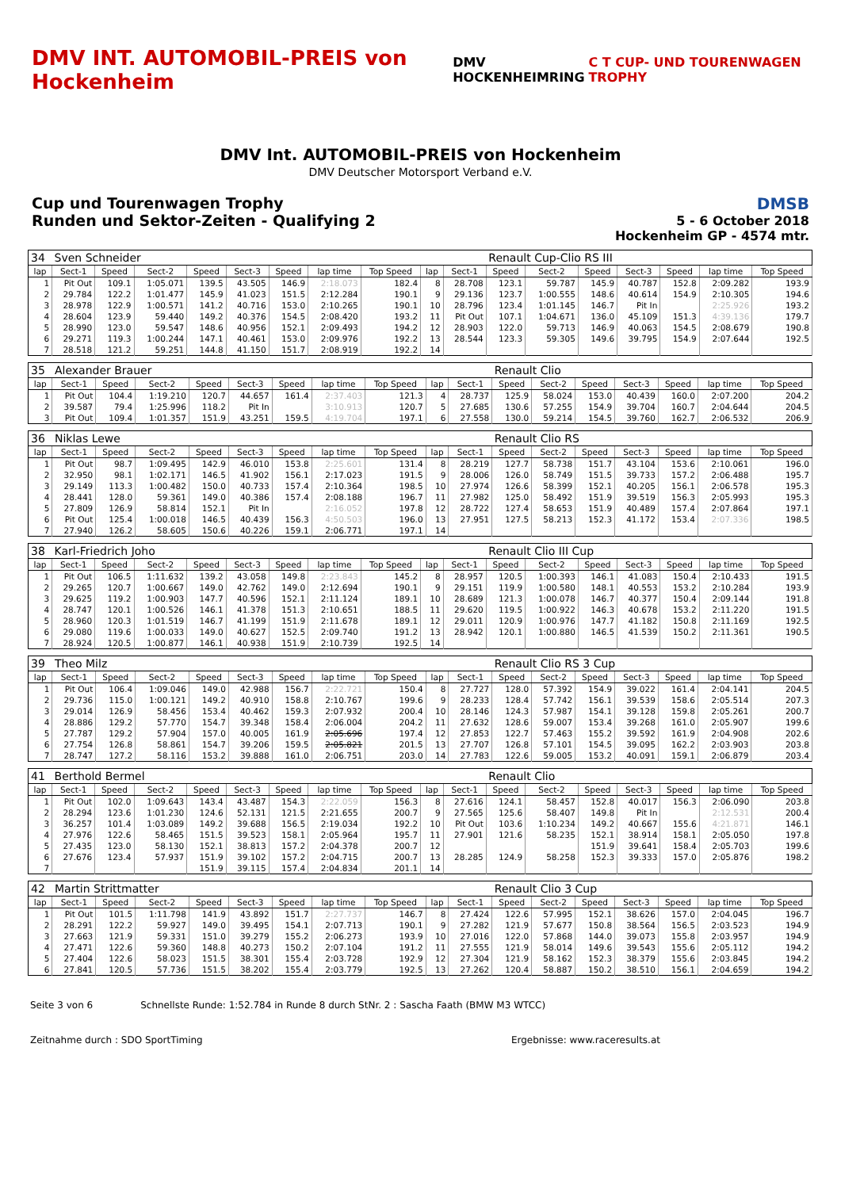DMV INT. AUTOMOBIL-PREIS von Hockenheim DMV HOCKENHEIMRING C T CUP- UND TOURENWAGEN TROPHY
DMV Int. AUTOMOBIL-PREIS von Hockenheim
DMV Deutscher Motorsport Verband e.V.
Cup und Tourenwagen Trophy
Runden und Sektor-Zeiten - Qualifying 2
DMSB
5 - 6 October 2018
Hockenheim GP - 4574 mtr.
| 34 | Sven Schneider | | | | | | | | | | Renault Cup-Clio RS III | | | | | | |
| lap | Sect-1 | Speed | Sect-2 | Speed | Sect-3 | Speed | lap time | Top Speed | lap | Sect-1 | Speed | Sect-2 | Speed | Sect-3 | Speed | lap time | Top Speed |
| 1 | Pit Out | 109.1 | 1:05.071 | 139.5 | 43.505 | 146.9 | 2:18.073 | 182.4 | 8 | 28.708 | 123.1 | 59.787 | 145.9 | 40.787 | 152.8 | 2:09.282 | 193.9 |
| 2 | 29.784 | 122.2 | 1:01.477 | 145.9 | 41.023 | 151.5 | 2:12.284 | 190.1 | 9 | 29.136 | 123.7 | 1:00.555 | 148.6 | 40.614 | 154.9 | 2:10.305 | 194.6 |
| 3 | 28.978 | 122.9 | 1:00.571 | 141.2 | 40.716 | 153.0 | 2:10.265 | 190.1 | 10 | 28.796 | 123.4 | 1:01.145 | 146.7 | Pit In | | 2:25.926 | 193.2 |
| 4 | 28.604 | 123.9 | 59.440 | 149.2 | 40.376 | 154.5 | 2:08.420 | 193.2 | 11 | Pit Out | 107.1 | 1:04.671 | 136.0 | 45.109 | 151.3 | 4:39.136 | 179.7 |
| 5 | 28.990 | 123.0 | 59.547 | 148.6 | 40.956 | 152.1 | 2:09.493 | 194.2 | 12 | 28.903 | 122.0 | 59.713 | 146.9 | 40.063 | 154.5 | 2:08.679 | 190.8 |
| 6 | 29.271 | 119.3 | 1:00.244 | 147.1 | 40.461 | 153.0 | 2:09.976 | 192.2 | 13 | 28.544 | 123.3 | 59.305 | 149.6 | 39.795 | 154.9 | 2:07.644 | 192.5 |
| 7 | 28.518 | 121.2 | 59.251 | 144.8 | 41.150 | 151.7 | 2:08.919 | 192.2 | 14 | | | | | | | | |
| 35 | Alexander Brauer | | | | | | | | | | Renault Clio | | | | | | |
| lap | Sect-1 | Speed | Sect-2 | Speed | Sect-3 | Speed | lap time | Top Speed | lap | Sect-1 | Speed | Sect-2 | Speed | Sect-3 | Speed | lap time | Top Speed |
| 1 | Pit Out | 104.4 | 1:19.210 | 120.7 | 44.657 | 161.4 | 2:37.403 | 121.3 | 4 | 28.737 | 125.9 | 58.024 | 153.0 | 40.439 | 160.0 | 2:07.200 | 204.2 |
| 2 | 39.587 | 79.4 | 1:25.996 | 118.2 | Pit In | | 3:10.913 | 120.7 | 5 | 27.685 | 130.6 | 57.255 | 154.9 | 39.704 | 160.7 | 2:04.644 | 204.5 |
| 3 | Pit Out | 109.4 | 1:01.357 | 151.9 | 43.251 | 159.5 | 4:19.704 | 197.1 | 6 | 27.558 | 130.0 | 59.214 | 154.5 | 39.760 | 162.7 | 2:06.532 | 206.9 |
| 36 | Niklas Lewe | | | | | | | | | | Renault Clio RS | | | | | | |
| lap | Sect-1 | Speed | Sect-2 | Speed | Sect-3 | Speed | lap time | Top Speed | lap | Sect-1 | Speed | Sect-2 | Speed | Sect-3 | Speed | lap time | Top Speed |
| 1 | Pit Out | 98.7 | 1:09.495 | 142.9 | 46.010 | 153.8 | 2:25.601 | 131.4 | 8 | 28.219 | 127.7 | 58.738 | 151.7 | 43.104 | 153.6 | 2:10.061 | 196.0 |
| 2 | 32.950 | 98.1 | 1:02.171 | 146.5 | 41.902 | 156.1 | 2:17.023 | 191.5 | 9 | 28.006 | 126.0 | 58.749 | 151.5 | 39.733 | 157.2 | 2:06.488 | 195.7 |
| 3 | 29.149 | 113.3 | 1:00.482 | 150.0 | 40.733 | 157.4 | 2:10.364 | 198.5 | 10 | 27.974 | 126.6 | 58.399 | 152.1 | 40.205 | 156.1 | 2:06.578 | 195.3 |
| 4 | 28.441 | 128.0 | 59.361 | 149.0 | 40.386 | 157.4 | 2:08.188 | 196.7 | 11 | 27.982 | 125.0 | 58.492 | 151.9 | 39.519 | 156.3 | 2:05.993 | 195.3 |
| 5 | 27.809 | 126.9 | 58.814 | 152.1 | Pit In | | 2:16.052 | 197.8 | 12 | 28.722 | 127.4 | 58.653 | 151.9 | 40.489 | 157.4 | 2:07.864 | 197.1 |
| 6 | Pit Out | 125.4 | 1:00.018 | 146.5 | 40.439 | 156.3 | 4:50.503 | 196.0 | 13 | 27.951 | 127.5 | 58.213 | 152.3 | 41.172 | 153.4 | 2:07.336 | 198.5 |
| 7 | 27.940 | 126.2 | 58.605 | 150.6 | 40.226 | 159.1 | 2:06.771 | 197.1 | 14 | | | | | | | | |
| 38 | Karl-Friedrich Joho | | | | | | | | | | Renault Clio III Cup | | | | | | |
| lap | Sect-1 | Speed | Sect-2 | Speed | Sect-3 | Speed | lap time | Top Speed | lap | Sect-1 | Speed | Sect-2 | Speed | Sect-3 | Speed | lap time | Top Speed |
| 1 | Pit Out | 106.5 | 1:11.632 | 139.2 | 43.058 | 149.8 | 2:23.843 | 145.2 | 8 | 28.957 | 120.5 | 1:00.393 | 146.1 | 41.083 | 150.4 | 2:10.433 | 191.5 |
| 2 | 29.265 | 120.7 | 1:00.667 | 149.0 | 42.762 | 149.0 | 2:12.694 | 190.1 | 9 | 29.151 | 119.9 | 1:00.580 | 148.1 | 40.553 | 153.2 | 2:10.284 | 193.9 |
| 3 | 29.625 | 119.2 | 1:00.903 | 147.7 | 40.596 | 152.1 | 2:11.124 | 189.1 | 10 | 28.689 | 121.3 | 1:00.078 | 146.7 | 40.377 | 150.4 | 2:09.144 | 191.8 |
| 4 | 28.747 | 120.1 | 1:00.526 | 146.1 | 41.378 | 151.3 | 2:10.651 | 188.5 | 11 | 29.620 | 119.5 | 1:00.922 | 146.3 | 40.678 | 153.2 | 2:11.220 | 191.5 |
| 5 | 28.960 | 120.3 | 1:01.519 | 146.7 | 41.199 | 151.9 | 2:11.678 | 189.1 | 12 | 29.011 | 120.9 | 1:00.976 | 147.7 | 41.182 | 150.8 | 2:11.169 | 192.5 |
| 6 | 29.080 | 119.6 | 1:00.033 | 149.0 | 40.627 | 152.5 | 2:09.740 | 191.2 | 13 | 28.942 | 120.1 | 1:00.880 | 146.5 | 41.539 | 150.2 | 2:11.361 | 190.5 |
| 7 | 28.924 | 120.5 | 1:00.877 | 146.1 | 40.938 | 151.9 | 2:10.739 | 192.5 | 14 | | | | | | | | |
| 39 | Theo Milz | | | | | | | | | | Renault Clio RS 3 Cup | | | | | | |
| lap | Sect-1 | Speed | Sect-2 | Speed | Sect-3 | Speed | lap time | Top Speed | lap | Sect-1 | Speed | Sect-2 | Speed | Sect-3 | Speed | lap time | Top Speed |
| 1 | Pit Out | 106.4 | 1:09.046 | 149.0 | 42.988 | 156.7 | 2:22.721 | 150.4 | 8 | 27.727 | 128.0 | 57.392 | 154.9 | 39.022 | 161.4 | 2:04.141 | 204.5 |
| 2 | 29.736 | 115.0 | 1:00.121 | 149.2 | 40.910 | 158.8 | 2:10.767 | 199.6 | 9 | 28.233 | 128.4 | 57.742 | 156.1 | 39.539 | 158.6 | 2:05.514 | 207.3 |
| 3 | 29.014 | 126.9 | 58.456 | 153.4 | 40.462 | 159.3 | 2:07.932 | 200.4 | 10 | 28.146 | 124.3 | 57.987 | 154.1 | 39.128 | 159.8 | 2:05.261 | 200.7 |
| 4 | 28.886 | 129.2 | 57.770 | 154.7 | 39.348 | 158.4 | 2:06.004 | 204.2 | 11 | 27.632 | 128.6 | 59.007 | 153.4 | 39.268 | 161.0 | 2:05.907 | 199.6 |
| 5 | 27.787 | 129.2 | 57.904 | 157.0 | 40.005 | 161.9 | 2:05.696 | 197.4 | 12 | 27.853 | 122.7 | 57.463 | 155.2 | 39.592 | 161.9 | 2:04.908 | 202.6 |
| 6 | 27.754 | 126.8 | 58.861 | 154.7 | 39.206 | 159.5 | 2:05.821 | 201.5 | 13 | 27.707 | 126.8 | 57.101 | 154.5 | 39.095 | 162.2 | 2:03.903 | 203.8 |
| 7 | 28.747 | 127.2 | 58.116 | 153.2 | 39.888 | 161.0 | 2:06.751 | 203.0 | 14 | 27.783 | 122.6 | 59.005 | 153.2 | 40.091 | 159.1 | 2:06.879 | 203.4 |
| 41 | Berthold Bermel | | | | | | | | | | Renault Clio | | | | | | |
| lap | Sect-1 | Speed | Sect-2 | Speed | Sect-3 | Speed | lap time | Top Speed | lap | Sect-1 | Speed | Sect-2 | Speed | Sect-3 | Speed | lap time | Top Speed |
| 1 | Pit Out | 102.0 | 1:09.643 | 143.4 | 43.487 | 154.3 | 2:22.059 | 156.3 | 8 | 27.616 | 124.1 | 58.457 | 152.8 | 40.017 | 156.3 | 2:06.090 | 203.8 |
| 2 | 28.294 | 123.6 | 1:01.230 | 124.6 | 52.131 | 121.5 | 2:21.655 | 200.7 | 9 | 27.565 | 125.6 | 58.407 | 149.8 | Pit In | | 2:12.531 | 200.4 |
| 3 | 36.257 | 101.4 | 1:03.089 | 149.2 | 39.688 | 156.5 | 2:19.034 | 192.2 | 10 | Pit Out | 103.6 | 1:10.234 | 149.2 | 40.667 | 155.6 | 4:21.871 | 146.1 |
| 4 | 27.976 | 122.6 | 58.465 | 151.5 | 39.523 | 158.1 | 2:05.964 | 195.7 | 11 | 27.901 | 121.6 | 58.235 | 152.1 | 38.914 | 158.1 | 2:05.050 | 197.8 |
| 5 | 27.435 | 123.0 | 58.130 | 152.1 | 38.813 | 157.2 | 2:04.378 | 200.7 | 12 | | | | 151.9 | 39.641 | 158.4 | 2:05.703 | 199.6 |
| 6 | 27.676 | 123.4 | 57.937 | 151.9 | 39.102 | 157.2 | 2:04.715 | 200.7 | 13 | 28.285 | 124.9 | 58.258 | 152.3 | 39.333 | 157.0 | 2:05.876 | 198.2 |
| 7 | | | | 151.9 | 39.115 | 157.4 | 2:04.834 | 201.1 | 14 | | | | | | | | |
| 42 | Martin Strittmatter | | | | | | | | | | Renault Clio 3 Cup | | | | | | |
| lap | Sect-1 | Speed | Sect-2 | Speed | Sect-3 | Speed | lap time | Top Speed | lap | Sect-1 | Speed | Sect-2 | Speed | Sect-3 | Speed | lap time | Top Speed |
| 1 | Pit Out | 101.5 | 1:11.798 | 141.9 | 43.892 | 151.7 | 2:27.737 | 146.7 | 8 | 27.424 | 122.6 | 57.995 | 152.1 | 38.626 | 157.0 | 2:04.045 | 196.7 |
| 2 | 28.291 | 122.2 | 59.927 | 149.0 | 39.495 | 154.1 | 2:07.713 | 190.1 | 9 | 27.282 | 121.9 | 57.677 | 150.8 | 38.564 | 156.5 | 2:03.523 | 194.9 |
| 3 | 27.663 | 121.9 | 59.331 | 151.0 | 39.279 | 155.2 | 2:06.273 | 193.9 | 10 | 27.016 | 122.0 | 57.868 | 144.0 | 39.073 | 155.8 | 2:03.957 | 194.9 |
| 4 | 27.471 | 122.6 | 59.360 | 148.8 | 40.273 | 150.2 | 2:07.104 | 191.2 | 11 | 27.555 | 121.9 | 58.014 | 149.6 | 39.543 | 155.6 | 2:05.112 | 194.2 |
| 5 | 27.404 | 122.6 | 58.023 | 151.5 | 38.301 | 155.4 | 2:03.728 | 192.9 | 12 | 27.304 | 121.9 | 58.162 | 152.3 | 38.379 | 155.6 | 2:03.845 | 194.2 |
| 6 | 27.841 | 120.5 | 57.736 | 151.5 | 38.202 | 155.4 | 2:03.779 | 192.5 | 13 | 27.262 | 120.4 | 58.887 | 150.2 | 38.510 | 156.1 | 2:04.659 | 194.2 |
Seite 3 von 6 Schnellste Runde: 1:52.784 in Runde 8 durch StNr. 2 : Sascha Faath (BMW M3 WTCC)
Zeitnahme durch : SDO SportTiming Ergebnisse: www.raceresults.at